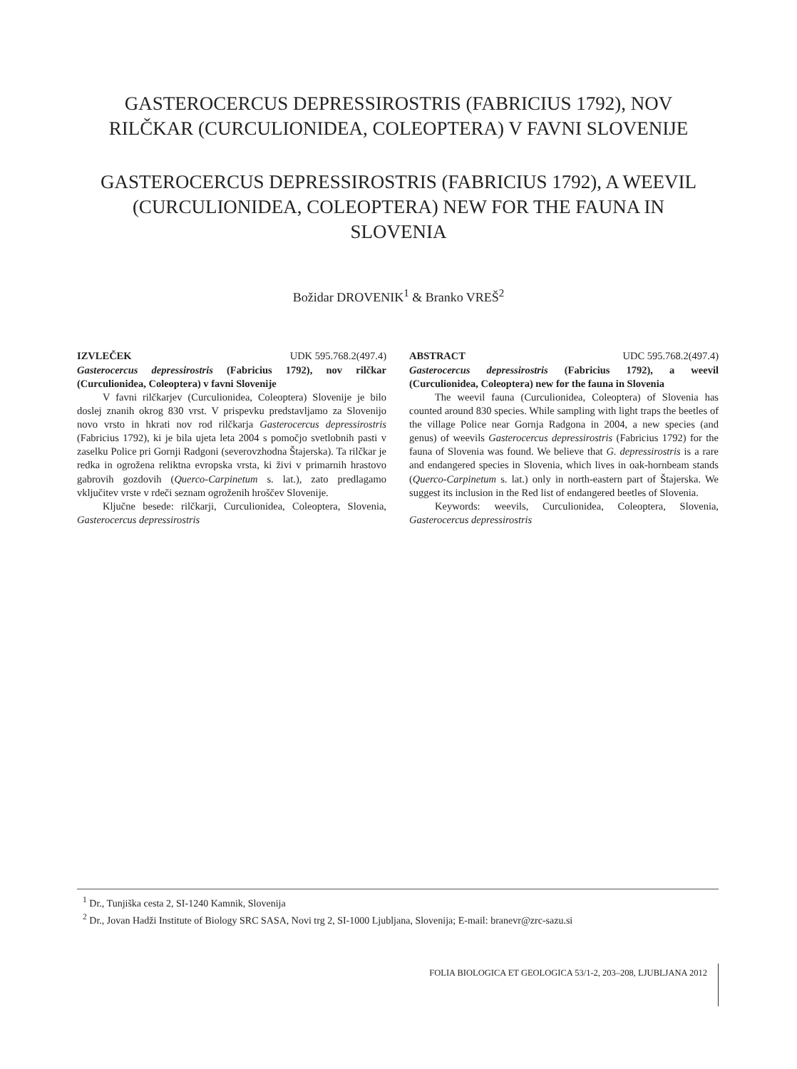GASTEROCERCUS DEPRESSIROSTRIS (FABRICIUS 1792), NOV RILČKAR (CURCULIONIDEA, COLEOPTERA) V FAVNI SLOVENIJE
GASTEROCERCUS DEPRESSIROSTRIS (FABRICIUS 1792), A WEEVIL (CURCULIONIDEA, COLEOPTERA) NEW FOR THE FAUNA IN SLOVENIA
Božidar DROVENIK<sup>1</sup> & Branko VREŠ<sup>2</sup>
IZVLEČEK UDK 595.768.2(497.4)
Gasterocercus depressirostris (Fabricius 1792), nov rilčkar (Curculionidea, Coleoptera) v favni Slovenije
V favni rilčkarjev (Curculionidea, Coleoptera) Slovenije je bilo doslej znanih okrog 830 vrst. V prispevku predstavljamo za Slovenijo novo vrsto in hkrati nov rod rilčkarja Gasterocercus depressirostris (Fabricius 1792), ki je bila ujeta leta 2004 s pomočjo svetlobnih pasti v zaselku Police pri Gornji Radgoni (severovzhodna Štajerska). Ta rilčkar je redka in ogrožena reliktna evropska vrsta, ki živi v primarnih hrastovo gabrovih gozdovih (Querco-Carpinetum s. lat.), zato predlagamo vključitev vrste v rdeči seznam ogroženih hroščev Slovenije.
Ključne besede: rilčkarji, Curculionidea, Coleoptera, Slovenia, Gasterocercus depressirostris
ABSTRACT UDC 595.768.2(497.4)
Gasterocercus depressirostris (Fabricius 1792), a weevil (Curculionidea, Coleoptera) new for the fauna in Slovenia
The weevil fauna (Curculionidea, Coleoptera) of Slovenia has counted around 830 species. While sampling with light traps the beetles of the village Police near Gornja Radgona in 2004, a new species (and genus) of weevils Gasterocercus depressirostris (Fabricius 1792) for the fauna of Slovenia was found. We believe that G. depressirostris is a rare and endangered species in Slovenia, which lives in oak-hornbeam stands (Querco-Carpinetum s. lat.) only in north-eastern part of Štajerska. We suggest its inclusion in the Red list of endangered beetles of Slovenia.
Keywords: weevils, Curculionidea, Coleoptera, Slovenia, Gasterocercus depressirostris
<sup>1</sup> Dr., Tunjiška cesta 2, SI-1240 Kamnik, Slovenija
<sup>2</sup> Dr., Jovan Hadži Institute of Biology SRC SASA, Novi trg 2, SI-1000 Ljubljana, Slovenija; E-mail: branevr@zrc-sazu.si
FOLIA BIOLOGICA ET GEOLOGICA 53/1-2, 203–208, LJUBLJANA 2012